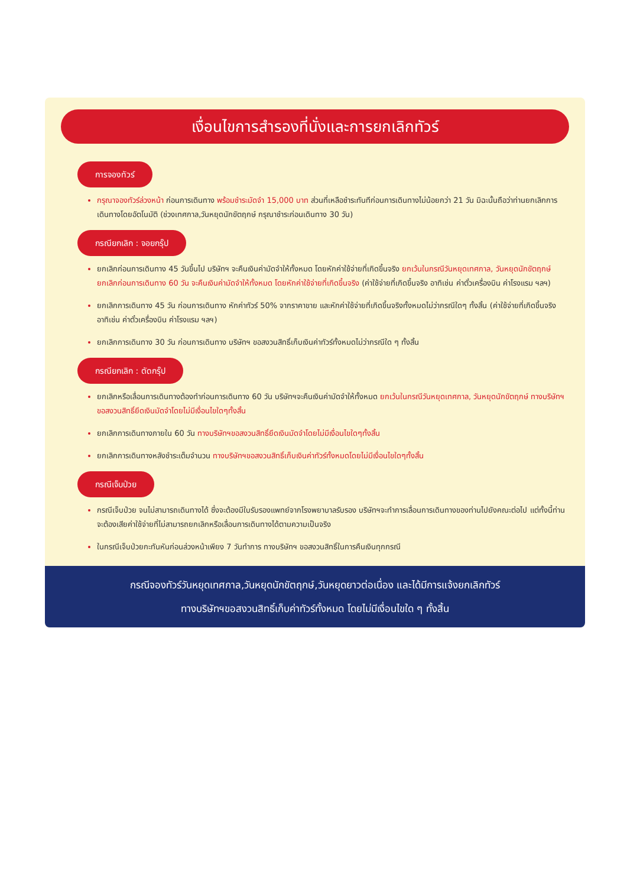เงื่อนไขการสำรองที่นั่งและการยกเลิกทัวร์
การจองทัวร์
กรุณาจองทัวร์ล่วงหน้า ก่อนการเดินทาง พร้อมชำระมัดจำ 15,000 บาท ส่วนที่เหลือชำระทันทีก่อนการเดินทางไม่น้อยกว่า 21 วัน มิฉะนั้นถือว่าท่านยกเลิกการเดินทางโดยอัตโนมัติ (ช่วงเทศกาล,วันหยุดนักขัตฤกษ์ กรุณาชำระก่อนเดินทาง 30 วัน)
กรณียกเลิก : จอยกรุ๊ป
ยกเลิกก่อนการเดินทาง 45 วันขึ้นไป บริษัทฯ จะคืนเงินค่ามัดจำให้ทั้งหมด โดยหักค่าใช้จ่ายที่เกิดขึ้นจริง ยกเว้นในกรณีวันหยุดเทศกาล, วันหยุดนักขัตฤกษ์ ยกเลิกก่อนการเดินทาง 60 วัน จะคืนเงินค่ามัดจำให้ทั้งหมด โดยหักค่าใช้จ่ายที่เกิดขึ้นจริง (ค่าใช้จ่ายที่เกิดขึ้นจริง อาทิเช่น ค่าตั๋วเครื่องบิน ค่าโรงแรม ฯลฯ)
ยกเลิกการเดินทาง 45 วัน ก่อนการเดินทาง หักค่าทัวร์ 50% จากราคาขาย และหักค่าใช้จ่ายที่เกิดขึ้นจริงทั้งหมดไม่ว่ากรณีใดๆ ทั้งสิ้น (ค่าใช้จ่ายที่เกิดขึ้นจริง อาทิเช่น ค่าตั๋วเครื่องบิน ค่าโรงแรม ฯลฯ)
ยกเลิกการเดินทาง 30 วัน ก่อนการเดินทาง บริษัทฯ ขอสงวนสิทธิ์เก็บเงินค่าทัวร์ทั้งหมดไม่ว่ากรณีใด ๆ ทั้งสิ้น
กรณียกเลิก : ตัดกรุ๊ป
ยกเลิกหรือเลื่อนการเดินทางต้องทำก่อนการเดินทาง 60 วัน บริษัทฯจะคืนเงินค่ามัดจำให้ทั้งหมด ยกเว้นในกรณีวันหยุดเทศกาล, วันหยุดนักขัตฤกษ์ ทางบริษัทฯขอสงวนสิทธิ์ยึดเงินมัดจำโดยไม่มีเงื่อนไขใดๆทั้งสิ้น
ยกเลิกการเดินทางภายใน 60 วัน ทางบริษัทฯขอสงวนสิทธิ์ยึดเงินมัดจำโดยไม่มีเงื่อนไขใดๆทั้งสิ้น
ยกเลิกการเดินทางหลังชำระเต็มจำนวน ทางบริษัทฯขอสงวนสิทธิ์เก็บเงินค่าทัวร์ทั้งหมดโดยไม่มีเงื่อนไขใดๆทั้งสิ้น
กรณีเจ็บป่วย
กรณีเจ็บป่วย จนไม่สามารถเดินทางได้ ซึ่งจะต้องมีใบรับรองแพทย์จากโรงพยาบาลรับรอง บริษัทฯจะทำการเลื่อนการเดินทางของท่านไปยังคณะต่อไป แต่ทั้งนี้ท่านจะต้องเสียค่าใช้จ่ายที่ไม่สามารถยกเลิกหรือเลื่อนการเดินทางได้ตามความเป็นจริง
ในกรณีเจ็บป่วยกะทันหันก่อนล่วงหน้าเพียง 7 วันทำการ ทางบริษัทฯ ขอสงวนสิทธิ์ในการคืนเงินทุกกรณี
กรณีจองทัวร์วันหยุดเทศกาล,วันหยุดนักขัตฤกษ์,วันหยุดยาวต่อเนื่อง และได้มีการแจ้งยกเลิกทัวร์
ทางบริษัทฯขอสงวนสิทธิ์เก็บค่าทัวร์ทั้งหมด โดยไม่มีเงื่อนไขใด ๆ ทั้งสิ้น